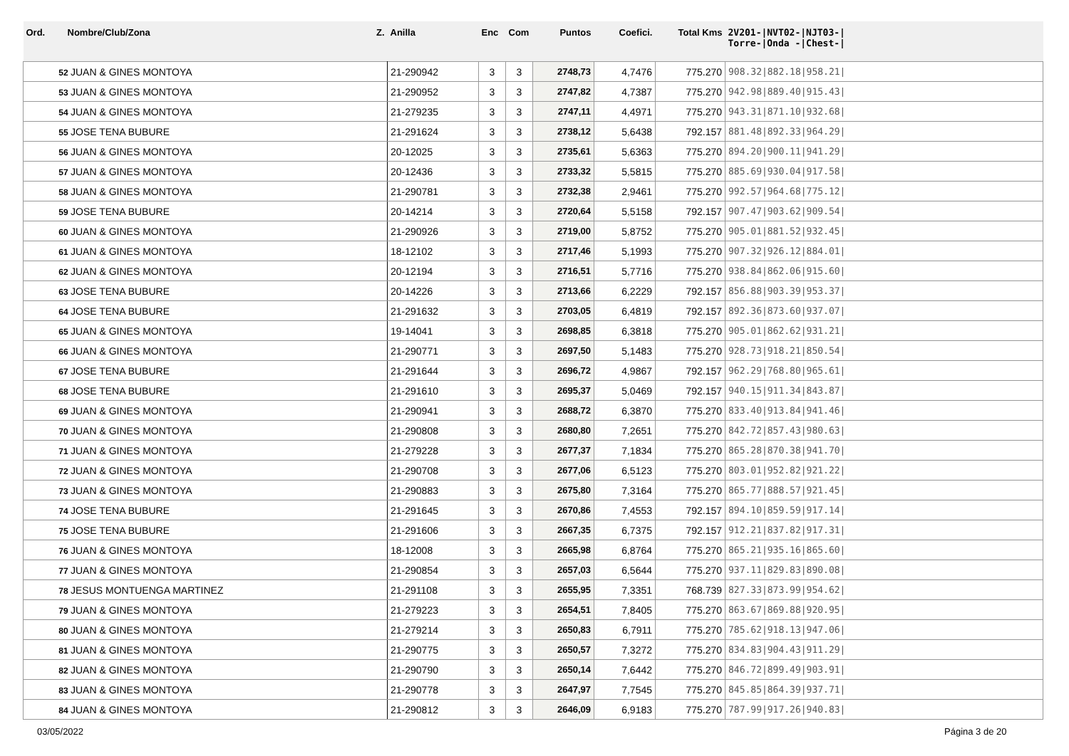| Ord. | Nombre/Club/Zona Z. | Anilla | Enc | Com | Puntos | Coefici. | Total Kms | 2V201-/NVT02-/NJT03-/ Torre-/Onda -/Chest-/ |
| --- | --- | --- | --- | --- | --- | --- | --- | --- |
| 52 JUAN & GINES MONTOYA | | 21-290942 | 3 | 3 | 2748,73 | 4,7476 | 775.270 | 908.32/882.18/958.21/ |
| 53 JUAN & GINES MONTOYA | | 21-290952 | 3 | 3 | 2747,82 | 4,7387 | 775.270 | 942.98/889.40/915.43/ |
| 54 JUAN & GINES MONTOYA | | 21-279235 | 3 | 3 | 2747,11 | 4,4971 | 775.270 | 943.31/871.10/932.68/ |
| 55 JOSE TENA BUBURE | | 21-291624 | 3 | 3 | 2738,12 | 5,6438 | 792.157 | 881.48/892.33/964.29/ |
| 56 JUAN & GINES MONTOYA | | 20-12025 | 3 | 3 | 2735,61 | 5,6363 | 775.270 | 894.20/900.11/941.29/ |
| 57 JUAN & GINES MONTOYA | | 20-12436 | 3 | 3 | 2733,32 | 5,5815 | 775.270 | 885.69/930.04/917.58/ |
| 58 JUAN & GINES MONTOYA | | 21-290781 | 3 | 3 | 2732,38 | 2,9461 | 775.270 | 992.57/964.68/775.12/ |
| 59 JOSE TENA BUBURE | | 20-14214 | 3 | 3 | 2720,64 | 5,5158 | 792.157 | 907.47/903.62/909.54/ |
| 60 JUAN & GINES MONTOYA | | 21-290926 | 3 | 3 | 2719,00 | 5,8752 | 775.270 | 905.01/881.52/932.45/ |
| 61 JUAN & GINES MONTOYA | | 18-12102 | 3 | 3 | 2717,46 | 5,1993 | 775.270 | 907.32/926.12/884.01/ |
| 62 JUAN & GINES MONTOYA | | 20-12194 | 3 | 3 | 2716,51 | 5,7716 | 775.270 | 938.84/862.06/915.60/ |
| 63 JOSE TENA BUBURE | | 20-14226 | 3 | 3 | 2713,66 | 6,2229 | 792.157 | 856.88/903.39/953.37/ |
| 64 JOSE TENA BUBURE | | 21-291632 | 3 | 3 | 2703,05 | 6,4819 | 792.157 | 892.36/873.60/937.07/ |
| 65 JUAN & GINES MONTOYA | | 19-14041 | 3 | 3 | 2698,85 | 6,3818 | 775.270 | 905.01/862.62/931.21/ |
| 66 JUAN & GINES MONTOYA | | 21-290771 | 3 | 3 | 2697,50 | 5,1483 | 775.270 | 928.73/918.21/850.54/ |
| 67 JOSE TENA BUBURE | | 21-291644 | 3 | 3 | 2696,72 | 4,9867 | 792.157 | 962.29/768.80/965.61/ |
| 68 JOSE TENA BUBURE | | 21-291610 | 3 | 3 | 2695,37 | 5,0469 | 792.157 | 940.15/911.34/843.87/ |
| 69 JUAN & GINES MONTOYA | | 21-290941 | 3 | 3 | 2688,72 | 6,3870 | 775.270 | 833.40/913.84/941.46/ |
| 70 JUAN & GINES MONTOYA | | 21-290808 | 3 | 3 | 2680,80 | 7,2651 | 775.270 | 842.72/857.43/980.63/ |
| 71 JUAN & GINES MONTOYA | | 21-279228 | 3 | 3 | 2677,37 | 7,1834 | 775.270 | 865.28/870.38/941.70/ |
| 72 JUAN & GINES MONTOYA | | 21-290708 | 3 | 3 | 2677,06 | 6,5123 | 775.270 | 803.01/952.82/921.22/ |
| 73 JUAN & GINES MONTOYA | | 21-290883 | 3 | 3 | 2675,80 | 7,3164 | 775.270 | 865.77/888.57/921.45/ |
| 74 JOSE TENA BUBURE | | 21-291645 | 3 | 3 | 2670,86 | 7,4553 | 792.157 | 894.10/859.59/917.14/ |
| 75 JOSE TENA BUBURE | | 21-291606 | 3 | 3 | 2667,35 | 6,7375 | 792.157 | 912.21/837.82/917.31/ |
| 76 JUAN & GINES MONTOYA | | 18-12008 | 3 | 3 | 2665,98 | 6,8764 | 775.270 | 865.21/935.16/865.60/ |
| 77 JUAN & GINES MONTOYA | | 21-290854 | 3 | 3 | 2657,03 | 6,5644 | 775.270 | 937.11/829.83/890.08/ |
| 78 JESUS MONTUENGA MARTINEZ | | 21-291108 | 3 | 3 | 2655,95 | 7,3351 | 768.739 | 827.33/873.99/954.62/ |
| 79 JUAN & GINES MONTOYA | | 21-279223 | 3 | 3 | 2654,51 | 7,8405 | 775.270 | 863.67/869.88/920.95/ |
| 80 JUAN & GINES MONTOYA | | 21-279214 | 3 | 3 | 2650,83 | 6,7911 | 775.270 | 785.62/918.13/947.06/ |
| 81 JUAN & GINES MONTOYA | | 21-290775 | 3 | 3 | 2650,57 | 7,3272 | 775.270 | 834.83/904.43/911.29/ |
| 82 JUAN & GINES MONTOYA | | 21-290790 | 3 | 3 | 2650,14 | 7,6442 | 775.270 | 846.72/899.49/903.91/ |
| 83 JUAN & GINES MONTOYA | | 21-290778 | 3 | 3 | 2647,97 | 7,7545 | 775.270 | 845.85/864.39/937.71/ |
| 84 JUAN & GINES MONTOYA | | 21-290812 | 3 | 3 | 2646,09 | 6,9183 | 775.270 | 787.99/917.26/940.83/ |
03/05/2022 Página 3 de 20